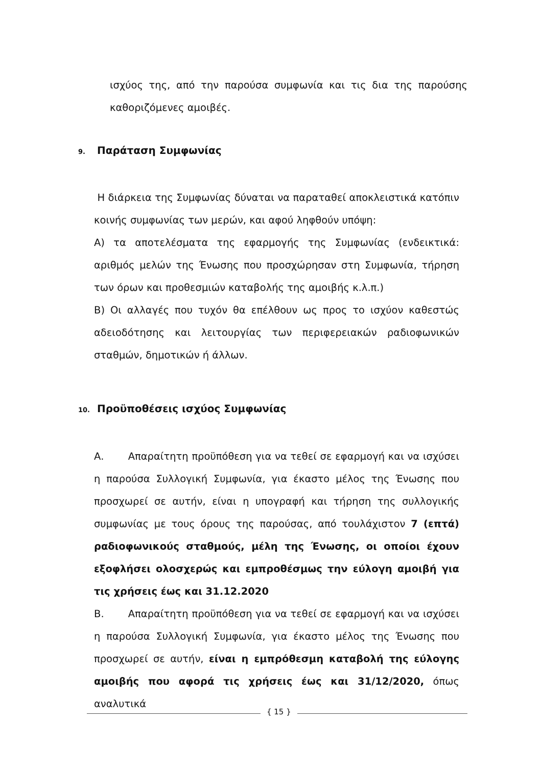ισχύος της, από την παρούσα συμφωνία και τις δια της παρούσης καθοριζόμενες αμοιβές.
9. Παράταση Συμφωνίας
Η διάρκεια της Συμφωνίας δύναται να παραταθεί αποκλειστικά κατόπιν κοινής συμφωνίας των μερών, και αφού ληφθούν υπόψη:
Α) τα αποτελέσματα της εφαρμογής της Συμφωνίας (ενδεικτικά: αριθμός μελών της Ένωσης που προσχώρησαν στη Συμφωνία, τήρηση των όρων και προθεσμιών καταβολής της αμοιβής κ.λ.π.)
Β) Οι αλλαγές που τυχόν θα επέλθουν ως προς το ισχύον καθεστώς αδειοδότησης και λειτουργίας των περιφερειακών ραδιοφωνικών σταθμών, δημοτικών ή άλλων.
10. Προϋποθέσεις ισχύος Συμφωνίας
Α. Απαραίτητη προϋπόθεση για να τεθεί σε εφαρμογή και να ισχύσει η παρούσα Συλλογική Συμφωνία, για έκαστο μέλος της Ένωσης που προσχωρεί σε αυτήν, είναι η υπογραφή και τήρηση της συλλογικής συμφωνίας με τους όρους της παρούσας, από τουλάχιστον 7 (επτά) ραδιοφωνικούς σταθμούς, μέλη της Ένωσης, οι οποίοι έχουν εξοφλήσει ολοσχερώς και εμπροθέσμως την εύλογη αμοιβή για τις χρήσεις έως και 31.12.2020
Β. Απαραίτητη προϋπόθεση για να τεθεί σε εφαρμογή και να ισχύσει η παρούσα Συλλογική Συμφωνία, για έκαστο μέλος της Ένωσης που προσχωρεί σε αυτήν, είναι η εμπρόθεσμη καταβολή της εύλογης αμοιβής που αφορά τις χρήσεις έως και 31/12/2020, όπως αναλυτικά
{ 15 }